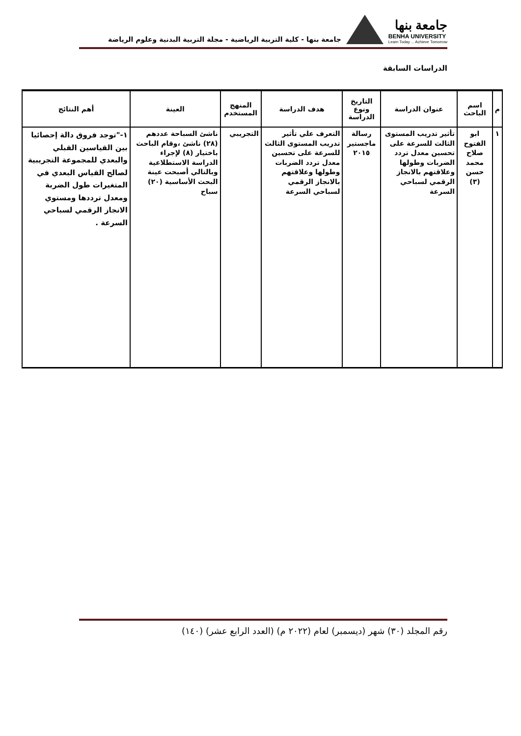جامعة بنها
BENHA UNIVERSITY
Learn Today ... Achieve Tomorrow
جامعة بنها - كلية التربية الرياضية - مجلة التربية البدنية وعلوم الرياضة
الدراسات السابقة
| م | اسم الباحث | عنوان الدراسة | التاريخ ونوع الدراسة | هدف الدراسة | المنهج المستخدم | العينة | أهم النتائج |
| --- | --- | --- | --- | --- | --- | --- | --- |
| ١ | ابو الفتوح صلاح محمد حسن (٣) | تأثير تدريب المستوى الثالث للسرعة على تحسين معدل تردد الضربات وطولها وعلاقتهم بالانجاز الرقمي لسباحي السرعة | رسالة ماجستير ٢٠١٥ | التعرف علي تأثير تدريب المستوى الثالث للسرعة على تحسين معدل تردد الضربات وطولها وعلاقتهم بالانجاز الرقمي لسباحي السرعة | التجريبي | ناشئ السباحة عددهم (٢٨) ناشئ ،وقام الباحث باختيار (٨) لإجراء الدراسة الاستطلاعية وبالتالي أصبحت عينة البحث الأساسية (٢٠) سباح | ١-"توجد فروق دالة إحصائيا بين القياسين القبلي والبعدي للمجموعة التجريبية لصالح القياس البعدي في المتغيرات طول الضربة ومعدل ترددها ومستوي الانجاز الرقمي لسباحي السرعة . |
رقم المجلد (٣٠) شهر (ديسمبر) لعام (٢٠٢٢ م) (العدد الرابع عشر) (١٤٠)